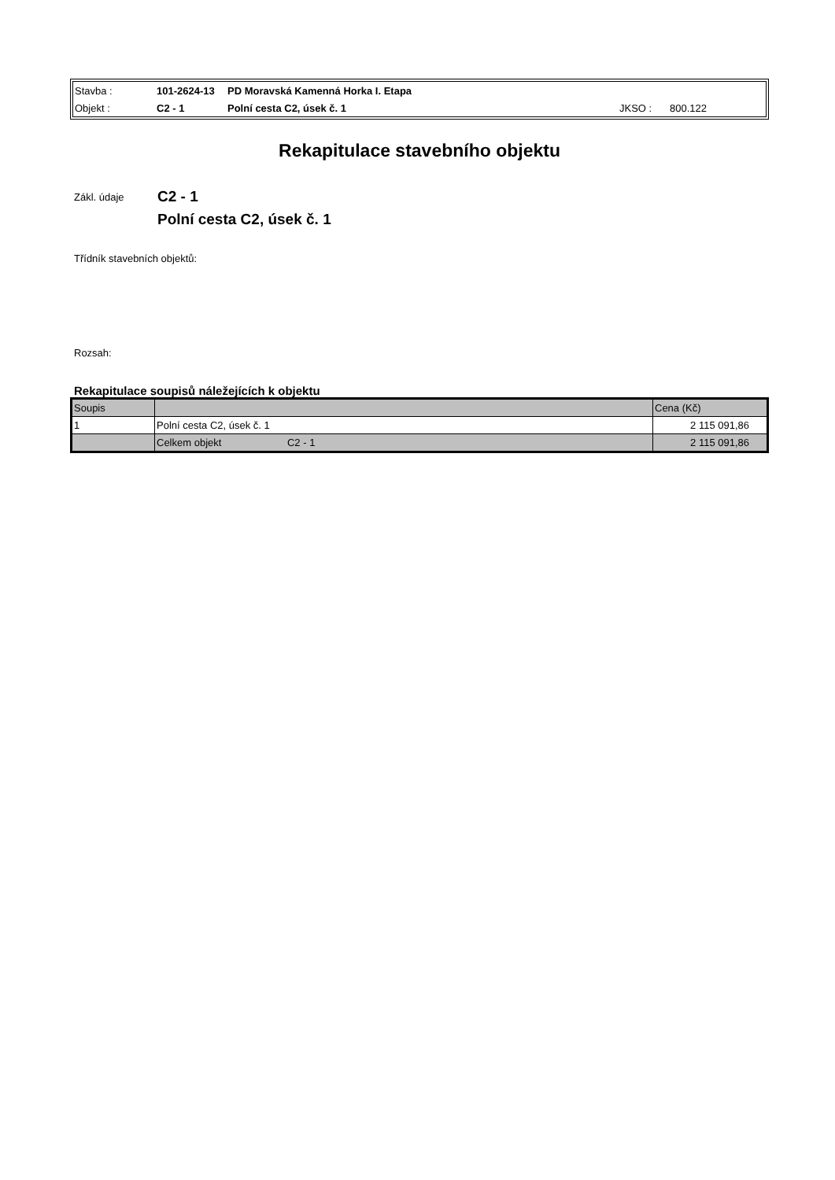| Stavba : | 101-2624-13 | PD Moravská Kamenná Horka I. Etapa | | |
| Objekt : | C2 - 1 | Polní cesta C2, úsek č. 1 | JKSO : | 800.122 |
Rekapitulace stavebního objektu
Zákl. údaje
C2 - 1
Polní cesta C2, úsek č. 1
Třídník stavebních objektů:
Rozsah:
Rekapitulace soupisů náležejících k objektu
| Soupis | | Cena (Kč) |
| --- | --- | --- |
| 1 | Polní cesta C2, úsek č. 1 | 2 115 091,86 |
| | Celkem objekt C2 - 1 | 2 115 091,86 |